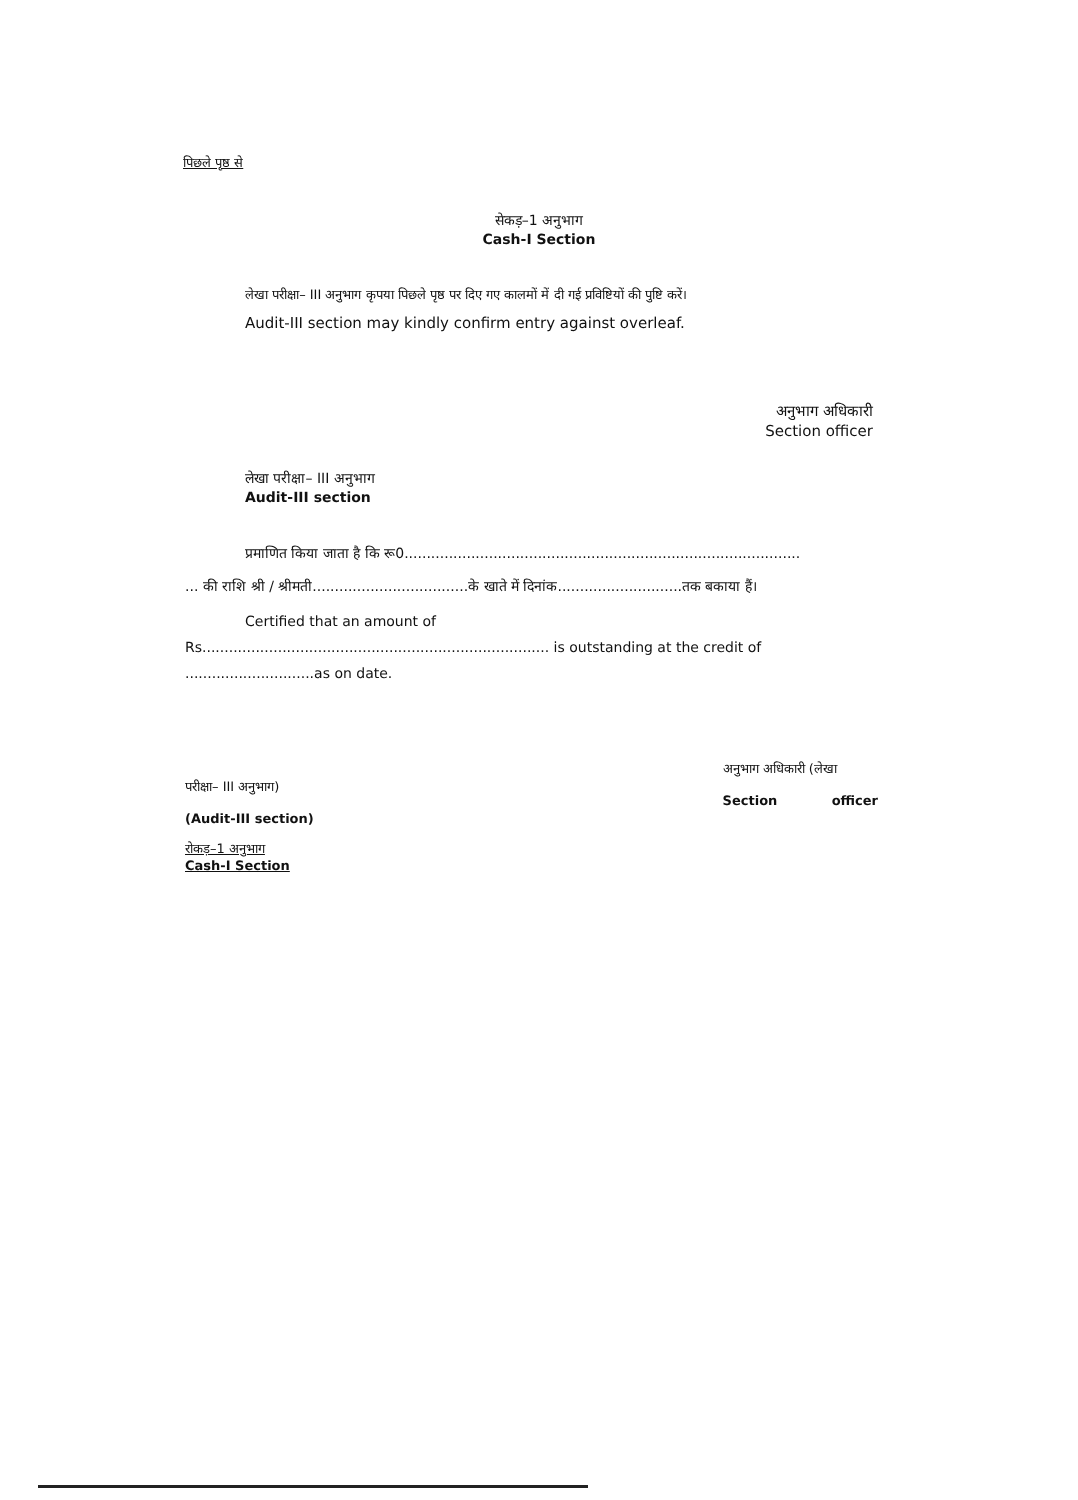पिछले पृष्ठ से
सेकड़–1 अनुभाग
Cash-I Section
लेखा परीक्षा– III अनुभाग कृपया पिछले पृष्ठ पर दिए गए कालमों में दी गई प्रविष्टियों की पुष्टि करें।
Audit-III section may kindly confirm entry against overleaf.
अनुभाग अधिकारी
Section officer
लेखा परीक्षा– III अनुभाग
Audit-III section
प्रमाणित किया जाता है कि रू0.........................................................................................
... की राशि श्री / श्रीमती...................................के खाते में दिनांक............................तक बकाया हैं।
Certified that an amount of
Rs.............................................................................. is outstanding at the credit of
.............................as on date.
परीक्षा– III अनुभाग)
(Audit-III section)
रोकड़–1 अनुभाग
Cash-I Section
अनुभाग अधिकारी (लेखा
Section officer